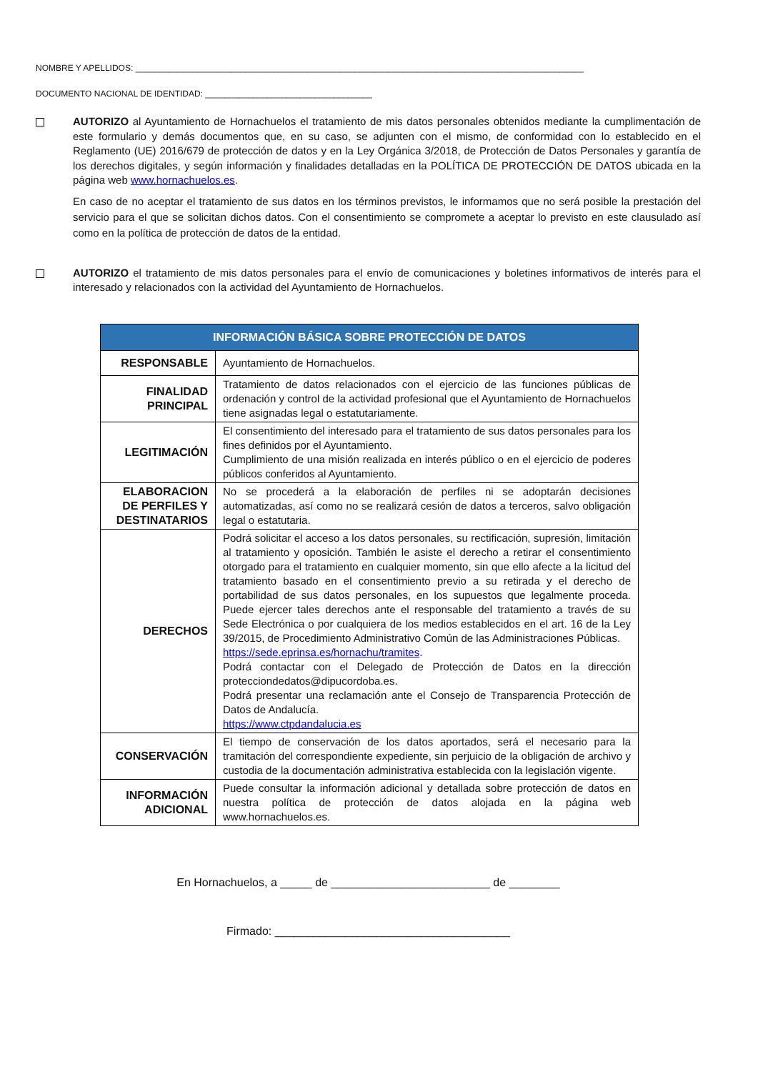NOMBRE Y APELLIDOS: ______________________________________________________________________________________________
DOCUMENTO NACIONAL DE IDENTIDAD: ___________________________________
AUTORIZO al Ayuntamiento de Hornachuelos el tratamiento de mis datos personales obtenidos mediante la cumplimentación de este formulario y demás documentos que, en su caso, se adjunten con el mismo, de conformidad con lo establecido en el Reglamento (UE) 2016/679 de protección de datos y en la Ley Orgánica 3/2018, de Protección de Datos Personales y garantía de los derechos digitales, y según información y finalidades detalladas en la POLÍTICA DE PROTECCIÓN DE DATOS ubicada en la página web www.hornachuelos.es.
En caso de no aceptar el tratamiento de sus datos en los términos previstos, le informamos que no será posible la prestación del servicio para el que se solicitan dichos datos. Con el consentimiento se compromete a aceptar lo previsto en este clausulado así como en la política de protección de datos de la entidad.
AUTORIZO el tratamiento de mis datos personales para el envío de comunicaciones y boletines informativos de interés para el interesado y relacionados con la actividad del Ayuntamiento de Hornachuelos.
| INFORMACIÓN BÁSICA SOBRE PROTECCIÓN DE DATOS | |
| --- | --- |
| RESPONSABLE | Ayuntamiento de Hornachuelos. |
| FINALIDAD PRINCIPAL | Tratamiento de datos relacionados con el ejercicio de las funciones públicas de ordenación y control de la actividad profesional que el Ayuntamiento de Hornachuelos tiene asignadas legal o estatutariamente. |
| LEGITIMACIÓN | El consentimiento del interesado para el tratamiento de sus datos personales para los fines definidos por el Ayuntamiento. Cumplimiento de una misión realizada en interés público o en el ejercicio de poderes públicos conferidos al Ayuntamiento. |
| ELABORACION DE PERFILES Y DESTINATARIOS | No se procederá a la elaboración de perfiles ni se adoptarán decisiones automatizadas, así como no se realizará cesión de datos a terceros, salvo obligación legal o estatutaria. |
| DERECHOS | Podrá solicitar el acceso a los datos personales, su rectificación, supresión, limitación al tratamiento y oposición. También le asiste el derecho a retirar el consentimiento otorgado para el tratamiento en cualquier momento, sin que ello afecte a la licitud del tratamiento basado en el consentimiento previo a su retirada y el derecho de portabilidad de sus datos personales, en los supuestos que legalmente proceda. Puede ejercer tales derechos ante el responsable del tratamiento a través de su Sede Electrónica o por cualquiera de los medios establecidos en el art. 16 de la Ley 39/2015, de Procedimiento Administrativo Común de las Administraciones Públicas. https://sede.eprinsa.es/hornachu/tramites . Podrá contactar con el Delegado de Protección de Datos en la dirección protecciondedatos@dipucordoba.es. Podrá presentar una reclamación ante el Consejo de Transparencia Protección de Datos de Andalucía. https://www.ctpdandalucia.es |
| CONSERVACIÓN | El tiempo de conservación de los datos aportados, será el necesario para la tramitación del correspondiente expediente, sin perjuicio de la obligación de archivo y custodia de la documentación administrativa establecida con la legislación vigente. |
| INFORMACIÓN ADICIONAL | Puede consultar la información adicional y detallada sobre protección de datos en nuestra política de protección de datos alojada en la página web www.hornachuelos.es. |
En Hornachuelos, a _____ de _________________________ de ________
Firmado: _____________________________________